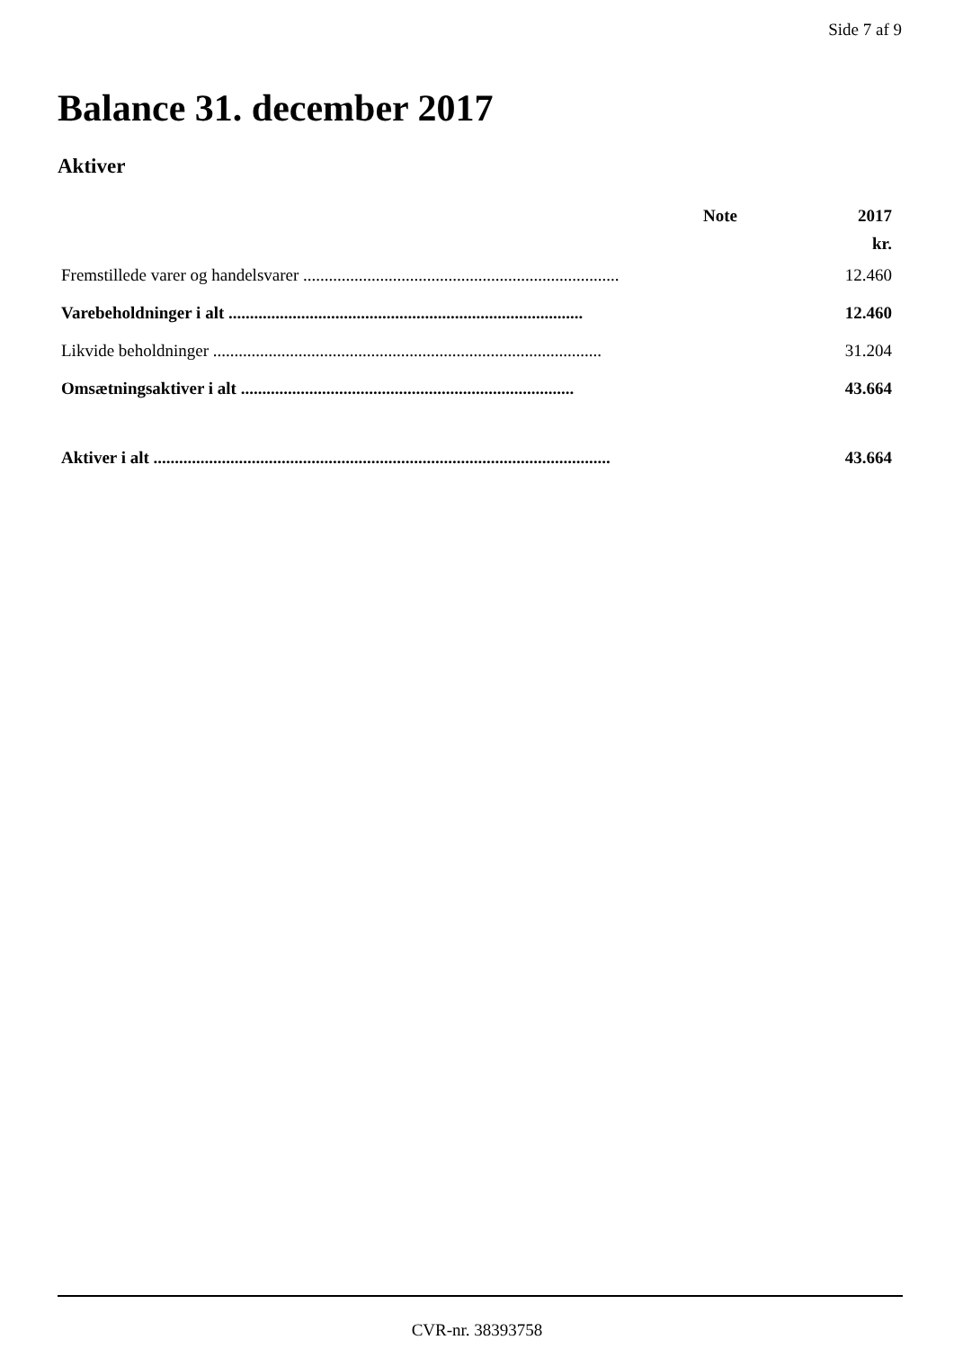Side 7 af 9
Balance 31. december 2017
Aktiver
| | Note | 2017 |
| --- | --- | --- |
| | | kr. |
| Fremstillede varer og handelsvarer .......................................................................... | | 12.460 |
| Varebeholdninger i alt ................................................................................... | | 12.460 |
| Likvide beholdninger ........................................................................................... | | 31.204 |
| Omsætningsaktiver i alt .............................................................................. | | 43.664 |
| Aktiver i alt ........................................................................................................... | | 43.664 |
CVR-nr. 38393758